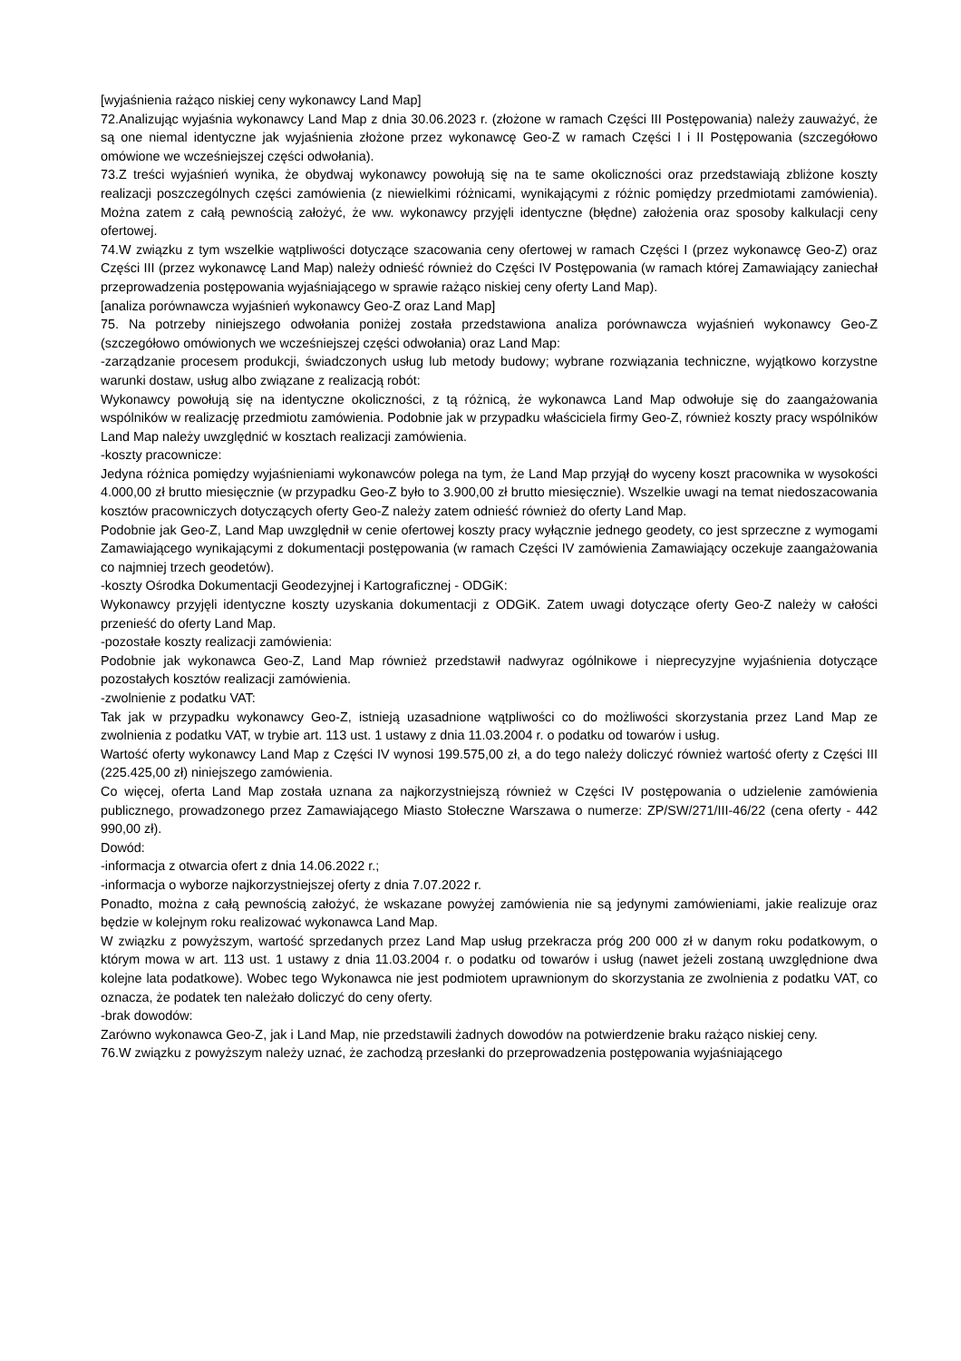[wyjaśnienia rażąco niskiej ceny wykonawcy Land Map]
72.Analizując wyjaśnia wykonawcy Land Map z dnia 30.06.2023 r. (złożone w ramach Części III Postępowania) należy zauważyć, że są one niemal identyczne jak wyjaśnienia złożone przez wykonawcę Geo-Z w ramach Części I i II Postępowania (szczegółowo omówione we wcześniejszej części odwołania).
73.Z treści wyjaśnień wynika, że obydwaj wykonawcy powołują się na te same okoliczności oraz przedstawiają zbliżone koszty realizacji poszczególnych części zamówienia (z niewielkimi różnicami, wynikającymi z różnic pomiędzy przedmiotami zamówienia). Można zatem z całą pewnością założyć, że ww. wykonawcy przyjęli identyczne (błędne) założenia oraz sposoby kalkulacji ceny ofertowej.
74.W związku z tym wszelkie wątpliwości dotyczące szacowania ceny ofertowej w ramach Części I (przez wykonawcę Geo-Z) oraz Części III (przez wykonawcę Land Map) należy odnieść również do Części IV Postępowania (w ramach której Zamawiający zaniechał przeprowadzenia postępowania wyjaśniającego w sprawie rażąco niskiej ceny oferty Land Map).
[analiza porównawcza wyjaśnień wykonawcy Geo-Z oraz Land Map]
75. Na potrzeby niniejszego odwołania poniżej została przedstawiona analiza porównawcza wyjaśnień wykonawcy Geo-Z (szczegółowo omówionych we wcześniejszej części odwołania) oraz Land Map:
-zarządzanie procesem produkcji, świadczonych usług lub metody budowy; wybrane rozwiązania techniczne, wyjątkowo korzystne warunki dostaw, usług albo związane z realizacją robót:
Wykonawcy powołują się na identyczne okoliczności, z tą różnicą, że wykonawca Land Map odwołuje się do zaangażowania wspólników w realizację przedmiotu zamówienia. Podobnie jak w przypadku właściciela firmy Geo-Z, również koszty pracy wspólników Land Map należy uwzględnić w kosztach realizacji zamówienia.
-koszty pracownicze:
Jedyna różnica pomiędzy wyjaśnieniami wykonawców polega na tym, że Land Map przyjął do wyceny koszt pracownika w wysokości 4.000,00 zł brutto miesięcznie (w przypadku Geo-Z było to 3.900,00 zł brutto miesięcznie). Wszelkie uwagi na temat niedoszacowania kosztów pracowniczych dotyczących oferty Geo-Z należy zatem odnieść również do oferty Land Map.
Podobnie jak Geo-Z, Land Map uwzględnił w cenie ofertowej koszty pracy wyłącznie jednego geodety, co jest sprzeczne z wymogami Zamawiającego wynikającymi z dokumentacji postępowania (w ramach Części IV zamówienia Zamawiający oczekuje zaangażowania co najmniej trzech geodetów).
-koszty Ośrodka Dokumentacji Geodezyjnej i Kartograficznej - ODGiK:
Wykonawcy przyjęli identyczne koszty uzyskania dokumentacji z ODGiK. Zatem uwagi dotyczące oferty Geo-Z należy w całości przenieść do oferty Land Map.
-pozostałe koszty realizacji zamówienia:
Podobnie jak wykonawca Geo-Z, Land Map również przedstawił nadwyraz ogólnikowe i nieprecyzyjne wyjaśnienia dotyczące pozostałych kosztów realizacji zamówienia.
-zwolnienie z podatku VAT:
Tak jak w przypadku wykonawcy Geo-Z, istnieją uzasadnione wątpliwości co do możliwości skorzystania przez Land Map ze zwolnienia z podatku VAT, w trybie art. 113 ust. 1 ustawy z dnia 11.03.2004 r. o podatku od towarów i usług.
Wartość oferty wykonawcy Land Map z Części IV wynosi 199.575,00 zł, a do tego należy doliczyć również wartość oferty z Części III (225.425,00 zł) niniejszego zamówienia.
Co więcej, oferta Land Map została uznana za najkorzystniejszą również w Części IV postępowania o udzielenie zamówienia publicznego, prowadzonego przez Zamawiającego Miasto Stołeczne Warszawa o numerze: ZP/SW/271/III-46/22 (cena oferty - 442 990,00 zł).
Dowód:
-informacja z otwarcia ofert z dnia 14.06.2022 r.;
-informacja o wyborze najkorzystniejszej oferty z dnia 7.07.2022 r.
Ponadto, można z całą pewnością założyć, że wskazane powyżej zamówienia nie są jedynymi zamówieniami, jakie realizuje oraz będzie w kolejnym roku realizować wykonawca Land Map.
W związku z powyższym, wartość sprzedanych przez Land Map usług przekracza próg 200 000 zł w danym roku podatkowym, o którym mowa w art. 113 ust. 1 ustawy z dnia 11.03.2004 r. o podatku od towarów i usług (nawet jeżeli zostaną uwzględnione dwa kolejne lata podatkowe). Wobec tego Wykonawca nie jest podmiotem uprawnionym do skorzystania ze zwolnienia z podatku VAT, co oznacza, że podatek ten należało doliczyć do ceny oferty.
-brak dowodów:
Zarówno wykonawca Geo-Z, jak i Land Map, nie przedstawili żadnych dowodów na potwierdzenie braku rażąco niskiej ceny.
76.W związku z powyższym należy uznać, że zachodzą przesłanki do przeprowadzenia postępowania wyjaśniającego